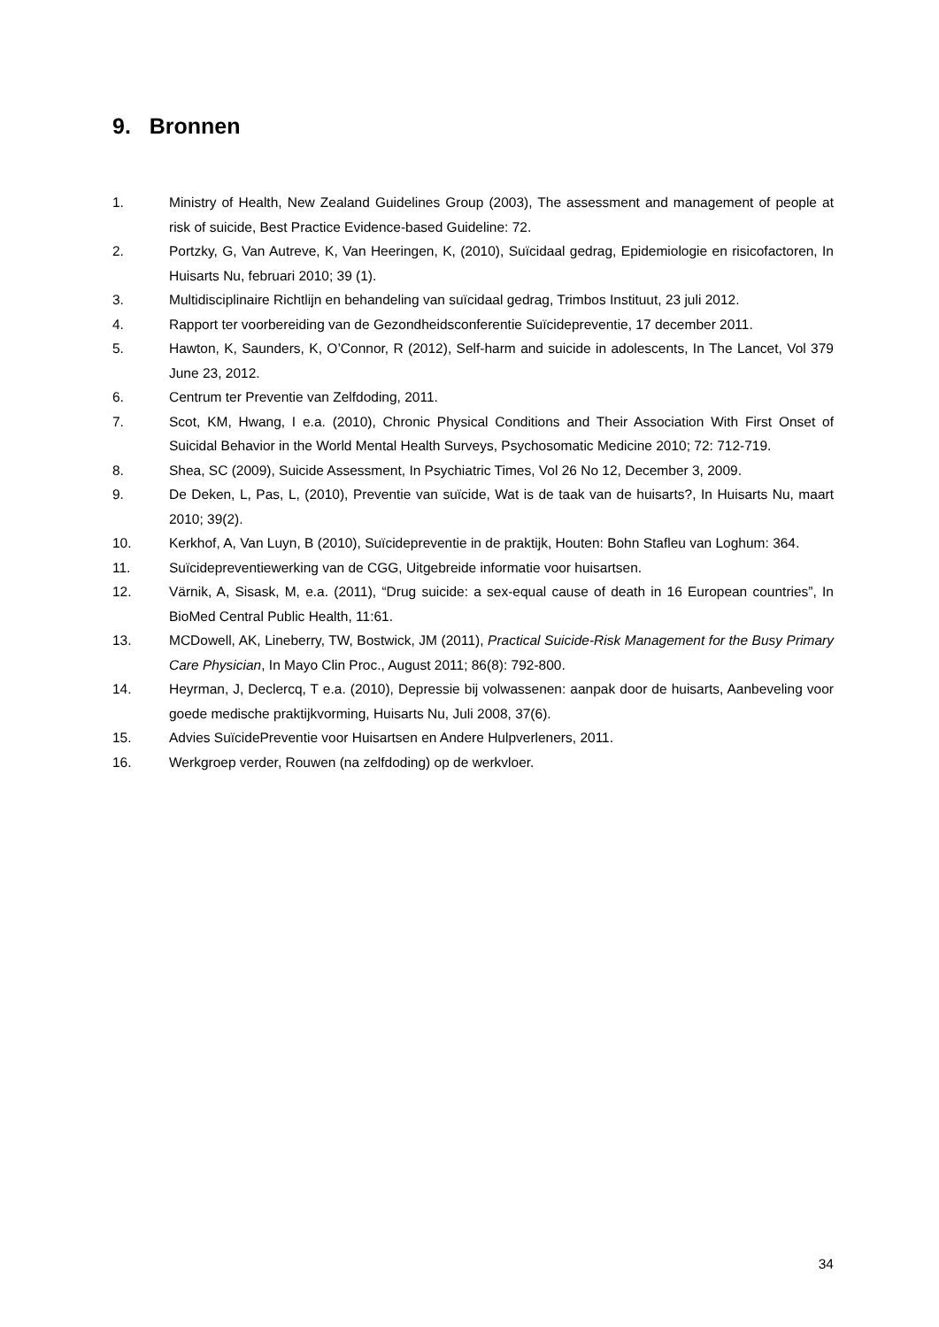9. Bronnen
1. Ministry of Health, New Zealand Guidelines Group (2003), The assessment and management of people at risk of suicide, Best Practice Evidence-based Guideline: 72.
2. Portzky, G, Van Autreve, K, Van Heeringen, K, (2010), Suïcidaal gedrag, Epidemiologie en risicofactoren, In Huisarts Nu, februari 2010; 39 (1).
3. Multidisciplinaire Richtlijn en behandeling van suïcidaal gedrag, Trimbos Instituut, 23 juli 2012.
4. Rapport ter voorbereiding van de Gezondheidsconferentie Suïcidepreventie, 17 december 2011.
5. Hawton, K, Saunders, K, O’Connor, R (2012), Self-harm and suicide in adolescents, In The Lancet, Vol 379 June 23, 2012.
6. Centrum ter Preventie van Zelfdoding, 2011.
7. Scot, KM, Hwang, I e.a. (2010), Chronic Physical Conditions and Their Association With First Onset of Suicidal Behavior in the World Mental Health Surveys, Psychosomatic Medicine 2010; 72: 712-719.
8. Shea, SC (2009), Suicide Assessment, In Psychiatric Times, Vol 26 No 12, December 3, 2009.
9. De Deken, L, Pas, L, (2010), Preventie van suïcide, Wat is de taak van de huisarts?, In Huisarts Nu, maart 2010; 39(2).
10. Kerkhof, A, Van Luyn, B (2010), Suïcidepreventie in de praktijk, Houten: Bohn Stafleu van Loghum: 364.
11. Suïcidepreventiewerking van de CGG, Uitgebreide informatie voor huisartsen.
12. Värnik, A, Sisask, M, e.a. (2011), “Drug suicide: a sex-equal cause of death in 16 European countries”, In BioMed Central Public Health, 11:61.
13. MCDowell, AK, Lineberry, TW, Bostwick, JM (2011), Practical Suicide-Risk Management for the Busy Primary Care Physician, In Mayo Clin Proc., August 2011; 86(8): 792-800.
14. Heyrman, J, Declercq, T e.a. (2010), Depressie bij volwassenen: aanpak door de huisarts, Aanbeveling voor goede medische praktijkvorming, Huisarts Nu, Juli 2008, 37(6).
15. Advies SuïcidePreventie voor Huisartsen en Andere Hulpverleners, 2011.
16. Werkgroep verder, Rouwen (na zelfdoding) op de werkvloer.
34